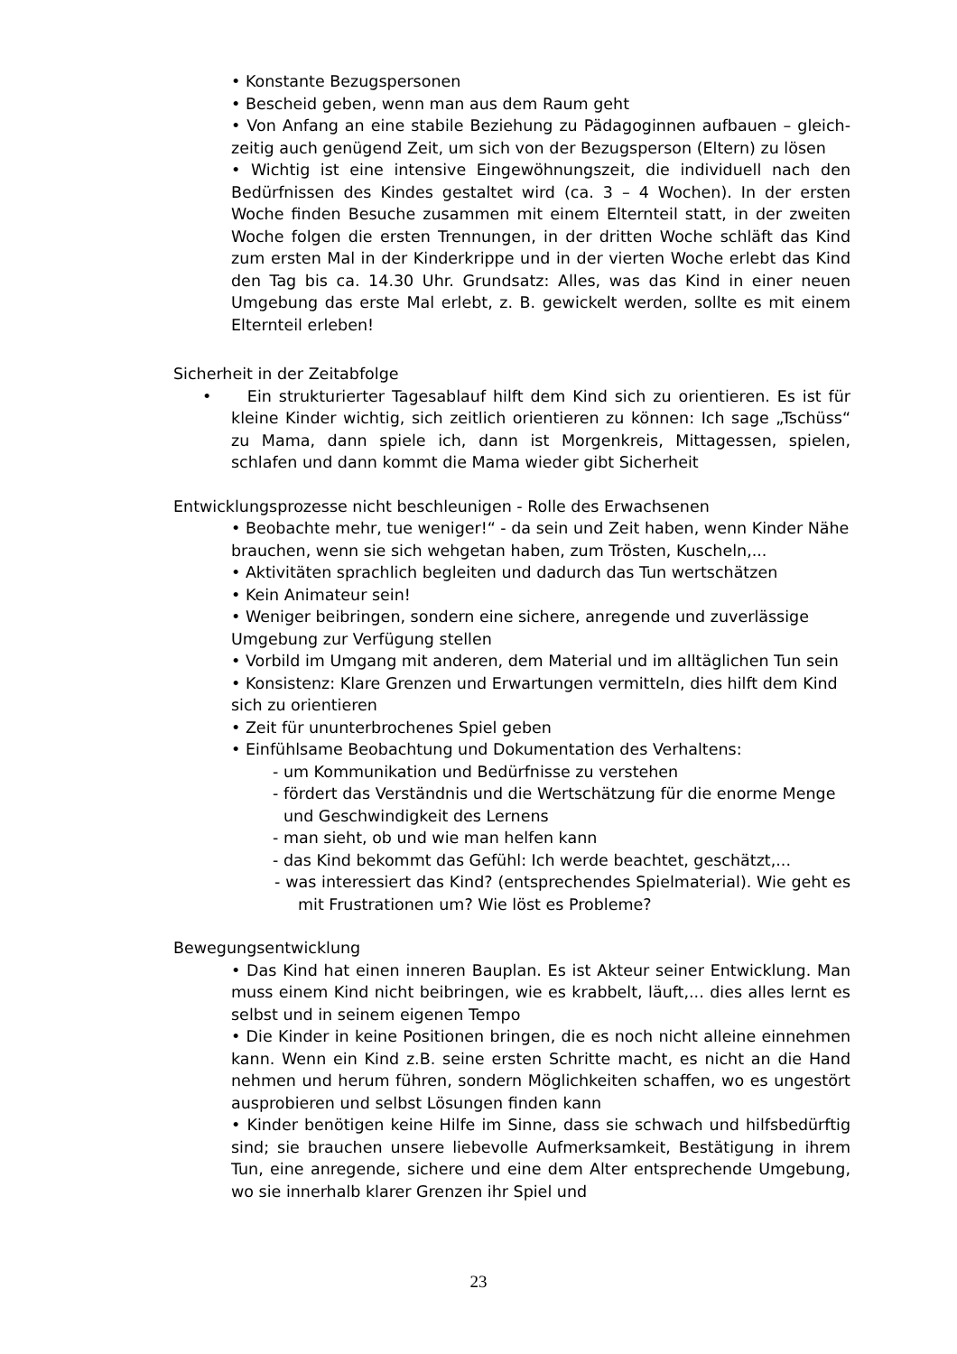• Konstante Bezugspersonen
• Bescheid geben, wenn man aus dem Raum geht
• Von Anfang an eine stabile Beziehung zu Pädagoginnen aufbauen – gleich-zeitig auch genügend Zeit, um sich von der Bezugsperson (Eltern) zu lösen
• Wichtig ist eine intensive Eingewöhnungszeit, die individuell nach den Bedürfnissen des Kindes gestaltet wird (ca. 3 – 4 Wochen). In der ersten Woche finden Besuche zusammen mit einem Elternteil statt, in der zweiten Woche folgen die ersten Trennungen, in der dritten Woche schläft das Kind zum ersten Mal in der Kinderkrippe und in der vierten Woche erlebt das Kind den Tag bis ca. 14.30 Uhr. Grundsatz: Alles, was das Kind in einer neuen Umgebung das erste Mal erlebt, z. B. gewickelt werden, sollte es mit einem Elternteil erleben!
Sicherheit in der Zeitabfolge
• Ein strukturierter Tagesablauf hilft dem Kind sich zu orientieren. Es ist für kleine Kinder wichtig, sich zeitlich orientieren zu können: Ich sage „Tschüss“ zu Mama, dann spiele ich, dann ist Morgenkreis, Mittagessen, spielen, schlafen und dann kommt die Mama wieder gibt Sicherheit
Entwicklungsprozesse nicht beschleunigen - Rolle des Erwachsenen
• Beobachte mehr, tue weniger!“ - da sein und Zeit haben, wenn Kinder Nähe brauchen, wenn sie sich wehgetan haben, zum Trösten, Kuscheln,...
• Aktivitäten sprachlich begleiten und dadurch das Tun wertschätzen
• Kein Animateur sein!
• Weniger beibringen, sondern eine sichere, anregende und zuverlässige Umgebung zur Verfügung stellen
• Vorbild im Umgang mit anderen, dem Material und im alltäglichen Tun sein
• Konsistenz: Klare Grenzen und Erwartungen vermitteln, dies hilft dem Kind sich zu orientieren
• Zeit für ununterbrochenes Spiel geben
• Einfühlsame Beobachtung und Dokumentation des Verhaltens:
- um Kommunikation und Bedürfnisse zu verstehen
- fördert das Verständnis und die Wertschätzung für die enorme Menge und Geschwindigkeit des Lernens
- man sieht, ob und wie man helfen kann
- das Kind bekommt das Gefühl: Ich werde beachtet, geschätzt,...
- was interessiert das Kind? (entsprechendes Spielmaterial). Wie geht es mit Frustrationen um? Wie löst es Probleme?
Bewegungsentwicklung
• Das Kind hat einen inneren Bauplan. Es ist Akteur seiner Entwicklung. Man muss einem Kind nicht beibringen, wie es krabbelt, läuft,... dies alles lernt es selbst und in seinem eigenen Tempo
• Die Kinder in keine Positionen bringen, die es noch nicht alleine einnehmen kann. Wenn ein Kind z.B. seine ersten Schritte macht, es nicht an die Hand nehmen und herum führen, sondern Möglichkeiten schaffen, wo es ungestört ausprobieren und selbst Lösungen finden kann
• Kinder benötigen keine Hilfe im Sinne, dass sie schwach und hilfsbedürftig sind; sie brauchen unsere liebevolle Aufmerksamkeit, Bestätigung in ihrem Tun, eine anregende, sichere und eine dem Alter entsprechende Umgebung, wo sie innerhalb klarer Grenzen ihr Spiel und
23